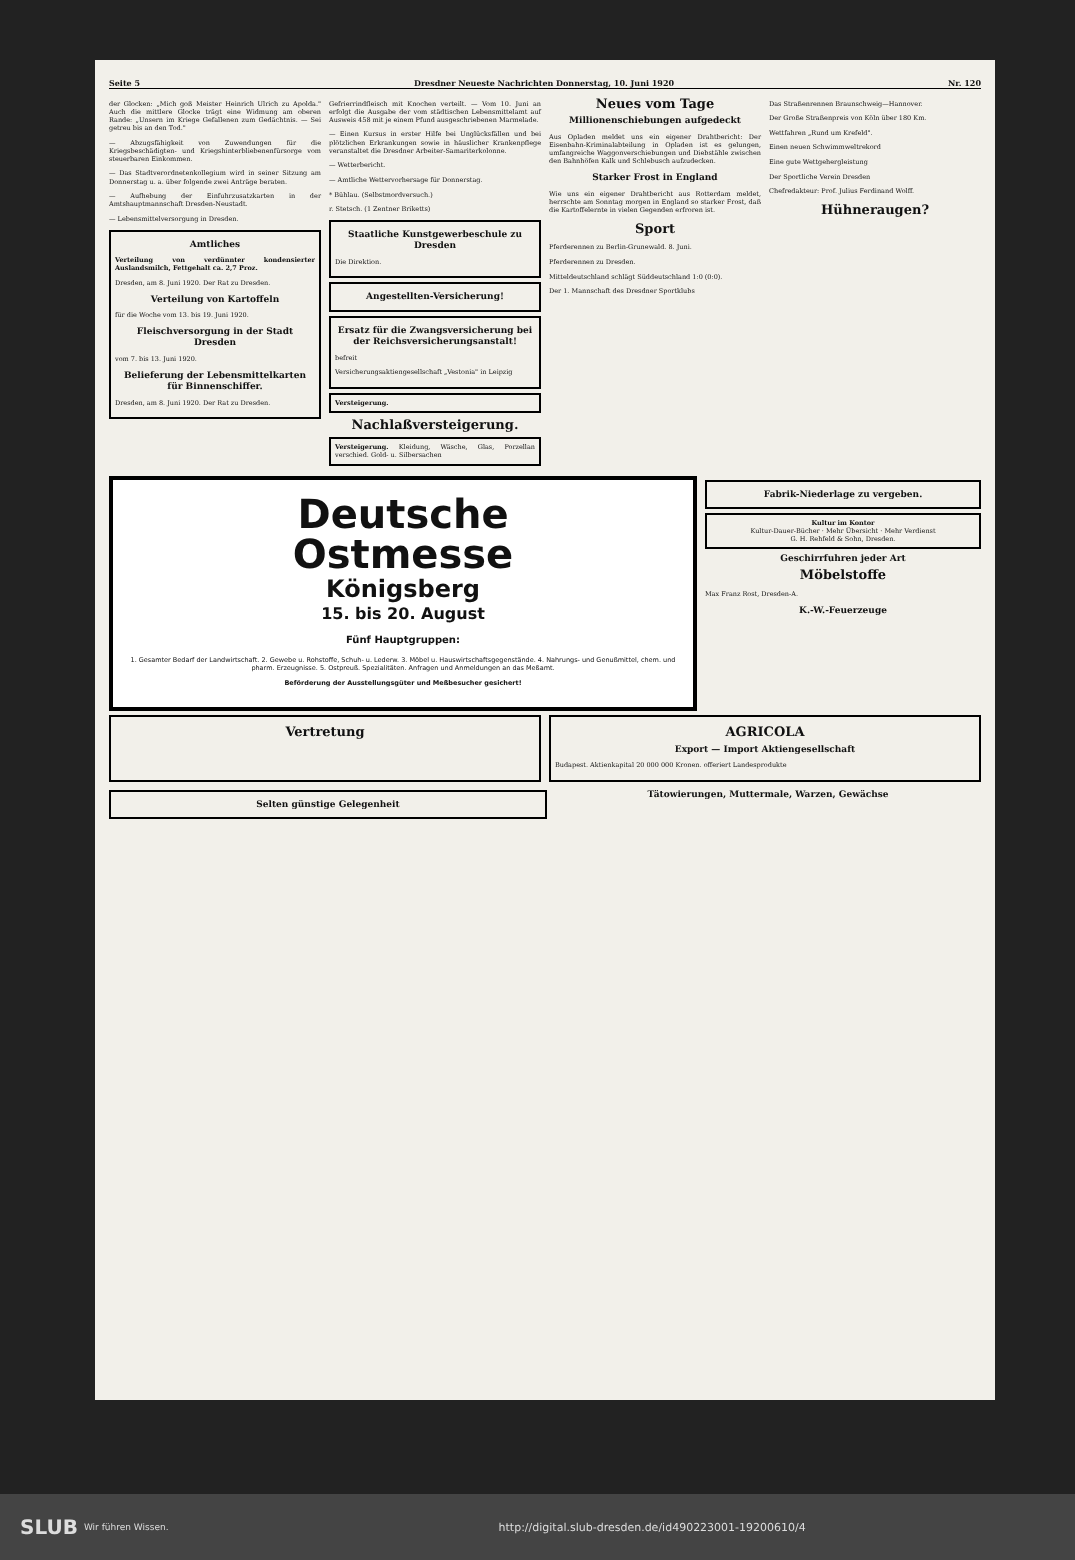Seite 5 Dresdner Neueste Nachrichten Donnerstag, 10. Juni 1920 Nr. 120
der Glocken: „Mich goß Meister Heinrich Ulrich zu Apolda." Auch die mittlere Glocke trägt eine Widmung am oberen Rande: „Unsern im Kriege Gefallenen zum Gedächtnis. — Sei getreu bis an den Tod."
— Abzugsfähigkeit von Zuwendungen für die Kriegsbeschädigten- und Kriegshinterbliebenenfürsorge vom steuerbaren Einkommen.
— Das Stadtverordnetenkollegium wird in seiner Sitzung am Donnerstag u. a. über folgende zwei Anträge beraten.
— Aufhebung der Einfuhrzusatzkarten in der Amtshauptmannschaft Dresden-Neustadt.
— Lebensmittelversorgung in Dresden.
Amtliches
Verteilung von verdünnter kondensierter Auslandsmilch, Fettgehalt ca. 2,7 Proz.
Dresden, am 8. Juni 1920. Der Rat zu Dresden.
Verteilung von Kartoffeln
für die Woche vom 13. bis 19. Juni 1920.
Fleischversorgung in der Stadt Dresden
vom 7. bis 13. Juni 1920.
Belieferung der Lebensmittelkarten für Binnenschiffer.
Dresden, am 8. Juni 1920. Der Rat zu Dresden.
Gefrierrindfleisch mit Knochen verteilt. — Vom 10. Juni an erfolgt die Ausgabe der vom städtischen Lebensmittelamt auf Ausweis 458 mit je einem Pfund ausgeschriebenen Marmelade.
— Einen Kursus in erster Hilfe bei Unglücksfällen und bei plötzlichen Erkrankungen sowie in häuslicher Krankenpflege veranstaltet die Dresdner Arbeiter-Samariterkolonne.
— Wetterbericht.
— Amtliche Wettervorhersage für Donnerstag.
* Bühlau. (Selbstmordversuch.)
r. Stetsch. (1 Zentner Briketts)
Staatliche Kunstgewerbeschule zu Dresden
Die Direktion.
Angestellten-Versicherung!
Ersatz für die Zwangsversicherung bei der Reichsversicherungsanstalt!
befreit
Versicherungsaktiengesellschaft „Vestonia" in Leipzig
Versteigerung.
Nachlaßversteigerung.
Versteigerung. Kleidung, Wäsche, Glas, Porzellan verschied. Gold- u. Silbersachen
Neues vom Tage
Millionenschiebungen aufgedeckt
Aus Opladen meldet uns ein eigener Drahtbericht: Der Eisenbahn-Kriminalabteilung in Opladen ist es gelungen, umfangreiche Waggonverschiebungen und Diebstähle zwischen den Bahnhöfen Kalk und Schlebusch aufzudecken.
Starker Frost in England
Wie uns ein eigener Drahtbericht aus Rotterdam meldet, herrschte am Sonntag morgen in England so starker Frost, daß die Kartoffelernte in vielen Gegenden erfroren ist.
Sport
Pferderennen zu Berlin-Grunewald. 8. Juni.
Pferderennen zu Dresden.
Mitteldeutschland schlägt Süddeutschland 1:0 (0:0).
Der 1. Mannschaft des Dresdner Sportklubs
Das Straßenrennen Braunschweig—Hannover.
Der Große Straßenpreis von Köln über 180 Km.
Wettfahren „Rund um Krefeld".
Einen neuen Schwimmweltrekord
Eine gute Wettgehergleistung
Der Sportliche Verein Dresden
Chefredakteur: Prof. Julius Ferdinand Wolff.
Hühneraugen?
Deutsche
Ostmesse
Königsberg
15. bis 20. August
Fünf Hauptgruppen:
1. Gesamter Bedarf der Landwirtschaft. 2. Gewebe u. Rohstoffe, Schuh- u. Lederw. 3. Möbel u. Hauswirtschaftsgegenstände. 4. Nahrungs- und Genußmittel, chem. und pharm. Erzeugnisse. 5. Ostpreuß. Spezialitäten. Anfragen und Anmeldungen an das Meßamt.
Beförderung der Ausstellungsgüter und Meßbesucher gesichert!
Fabrik-Niederlage zu vergeben.
Kultur im Kontor
Kultur-Dauer-Bücher · Mehr Übersicht · Mehr Verdienst
G. H. Rehfeld & Sohn, Dresden.
Geschirrfuhren jeder Art
Möbelstoffe
Max Franz Rost, Dresden-A.
K.-W.-Feuerzeuge
Vertretung AGRICOLA
Export — Import Aktiengesellschaft
Budapest. Aktienkapital 20 000 000 Kronen. offeriert Landesprodukte
Selten günstige Gelegenheit
Tätowierungen, Muttermale, Warzen, Gewächse
SLUB Wir führen Wissen. http://digital.slub-dresden.de/id490223001-19200610/4